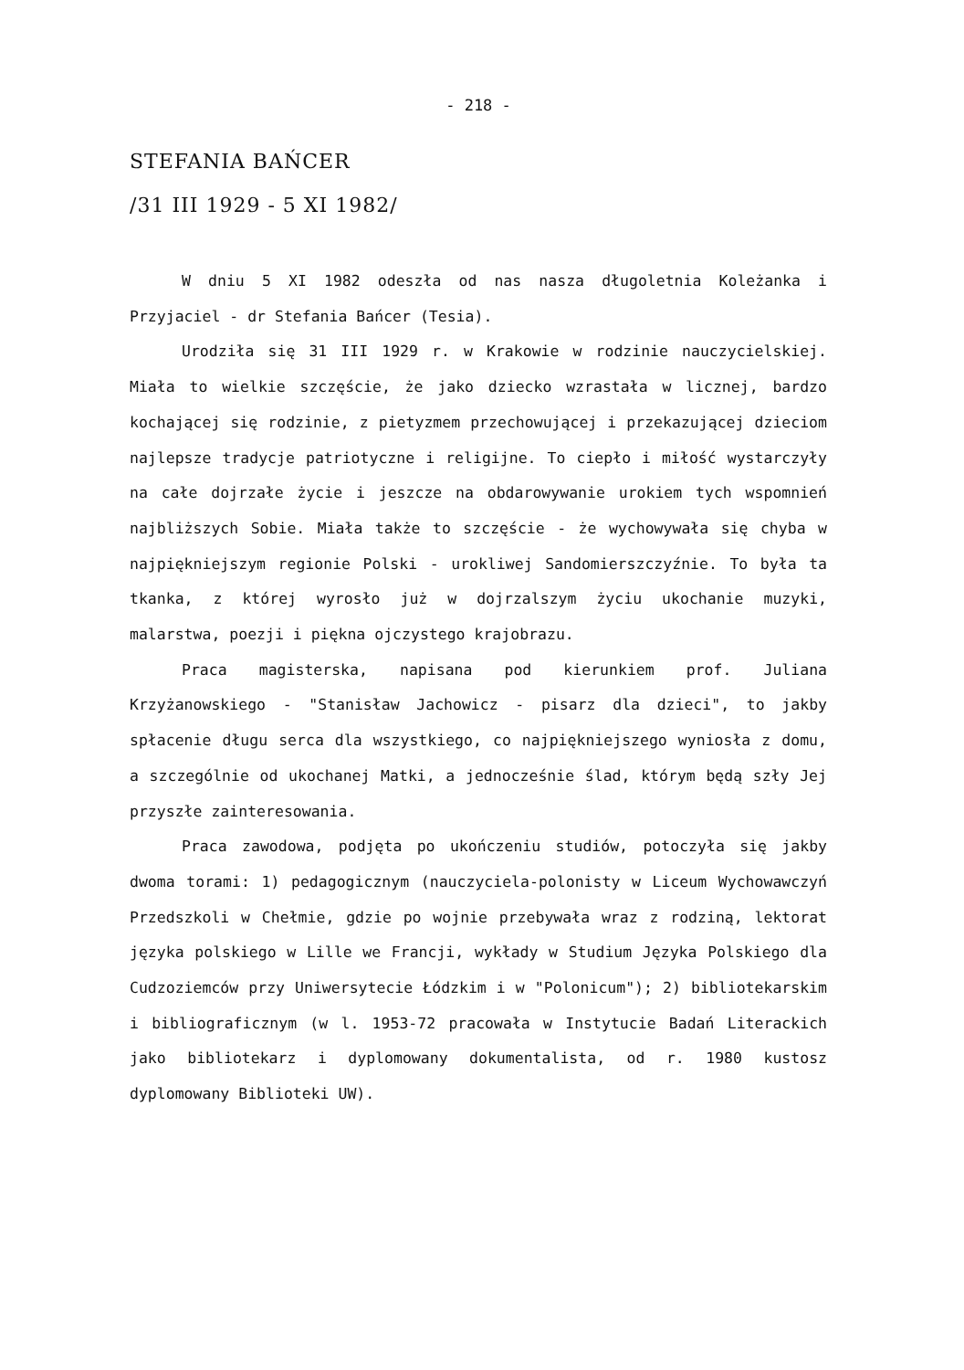- 218 -
STEFANIA BAŃCER
/31 III 1929 - 5 XI 1982/
W dniu 5 XI 1982 odeszła od nas nasza długoletnia Koleżanka i Przyjaciel - dr Stefania Bańcer (Tesia).
Urodziła się 31 III 1929 r. w Krakowie w rodzinie nauczycielskiej. Miała to wielkie szczęście, że jako dziecko wzrastała w licznej, bardzo kochającej się rodzinie, z pietyzmem przechowującej i przekazującej dzieciom najlepsze tradycje patriotyczne i religijne. To ciepło i miłość wystarczyły na całe dojrzałe życie i jeszcze na obdarowywanie urokiem tych wspomnień najbliższych Sobie. Miała także to szczęście - że wychowywała się chyba w najpiękniejszym regionie Polski - urokliwej Sandomierszczyźnie. To była ta tkanka, z której wyrosło już w dojrzalszym życiu ukochanie muzyki, malarstwa, poezji i piękna ojczystego krajobrazu.
Praca magisterska, napisana pod kierunkiem prof. Juliana Krzyżanowskiego - "Stanisław Jachowicz - pisarz dla dzieci", to jakby spłacenie długu serca dla wszystkiego, co najpiękniejszego wyniosła z domu, a szczególnie od ukochanej Matki, a jednocześnie ślad, którym będą szły Jej przyszłe zainteresowania.
Praca zawodowa, podjęta po ukończeniu studiów, potoczyła się jakby dwoma torami: 1) pedagogicznym (nauczyciela-polonisty w Liceum Wychowawczyń Przedszkoli w Chełmie, gdzie po wojnie przebywała wraz z rodziną, lektorat języka polskiego w Lille we Francji, wykłady w Studium Języka Polskiego dla Cudzoziemców przy Uniwersytecie Łódzkim i w "Polonicum"); 2) bibliotekarskim i bibliograficznym (w l. 1953-72 pracowała w Instytucie Badań Literackich jako bibliotekarz i dyplomowany dokumentalista, od r. 1980 kustosz dyplomowany Biblioteki UW).